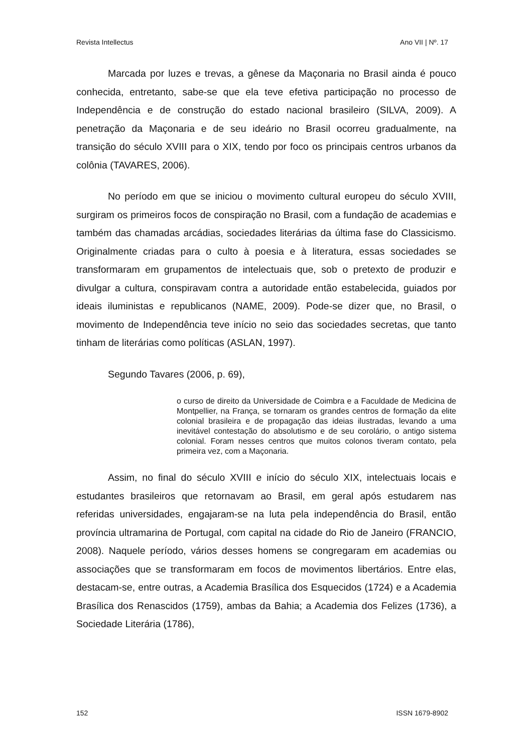Revista Intellectus Ano VII | Nº. 17
Marcada por luzes e trevas, a gênese da Maçonaria no Brasil ainda é pouco conhecida, entretanto, sabe-se que ela teve efetiva participação no processo de Independência e de construção do estado nacional brasileiro (SILVA, 2009). A penetração da Maçonaria e de seu ideário no Brasil ocorreu gradualmente, na transição do século XVIII para o XIX, tendo por foco os principais centros urbanos da colônia (TAVARES, 2006).
No período em que se iniciou o movimento cultural europeu do século XVIII, surgiram os primeiros focos de conspiração no Brasil, com a fundação de academias e também das chamadas arcádias, sociedades literárias da última fase do Classicismo. Originalmente criadas para o culto à poesia e à literatura, essas sociedades se transformaram em grupamentos de intelectuais que, sob o pretexto de produzir e divulgar a cultura, conspiravam contra a autoridade então estabelecida, guiados por ideais iluministas e republicanos (NAME, 2009). Pode-se dizer que, no Brasil, o movimento de Independência teve início no seio das sociedades secretas, que tanto tinham de literárias como políticas (ASLAN, 1997).
Segundo Tavares (2006, p. 69),
o curso de direito da Universidade de Coimbra e a Faculdade de Medicina de Montpellier, na França, se tornaram os grandes centros de formação da elite colonial brasileira e de propagação das ideias ilustradas, levando a uma inevitável contestação do absolutismo e de seu corolário, o antigo sistema colonial. Foram nesses centros que muitos colonos tiveram contato, pela primeira vez, com a Maçonaria.
Assim, no final do século XVIII e início do século XIX, intelectuais locais e estudantes brasileiros que retornavam ao Brasil, em geral após estudarem nas referidas universidades, engajaram-se na luta pela independência do Brasil, então província ultramarina de Portugal, com capital na cidade do Rio de Janeiro (FRANCIO, 2008). Naquele período, vários desses homens se congregaram em academias ou associações que se transformaram em focos de movimentos libertários. Entre elas, destacam-se, entre outras, a Academia Brasílica dos Esquecidos (1724) e a Academia Brasílica dos Renascidos (1759), ambas da Bahia; a Academia dos Felizes (1736), a Sociedade Literária (1786),
152 ISSN 1679-8902